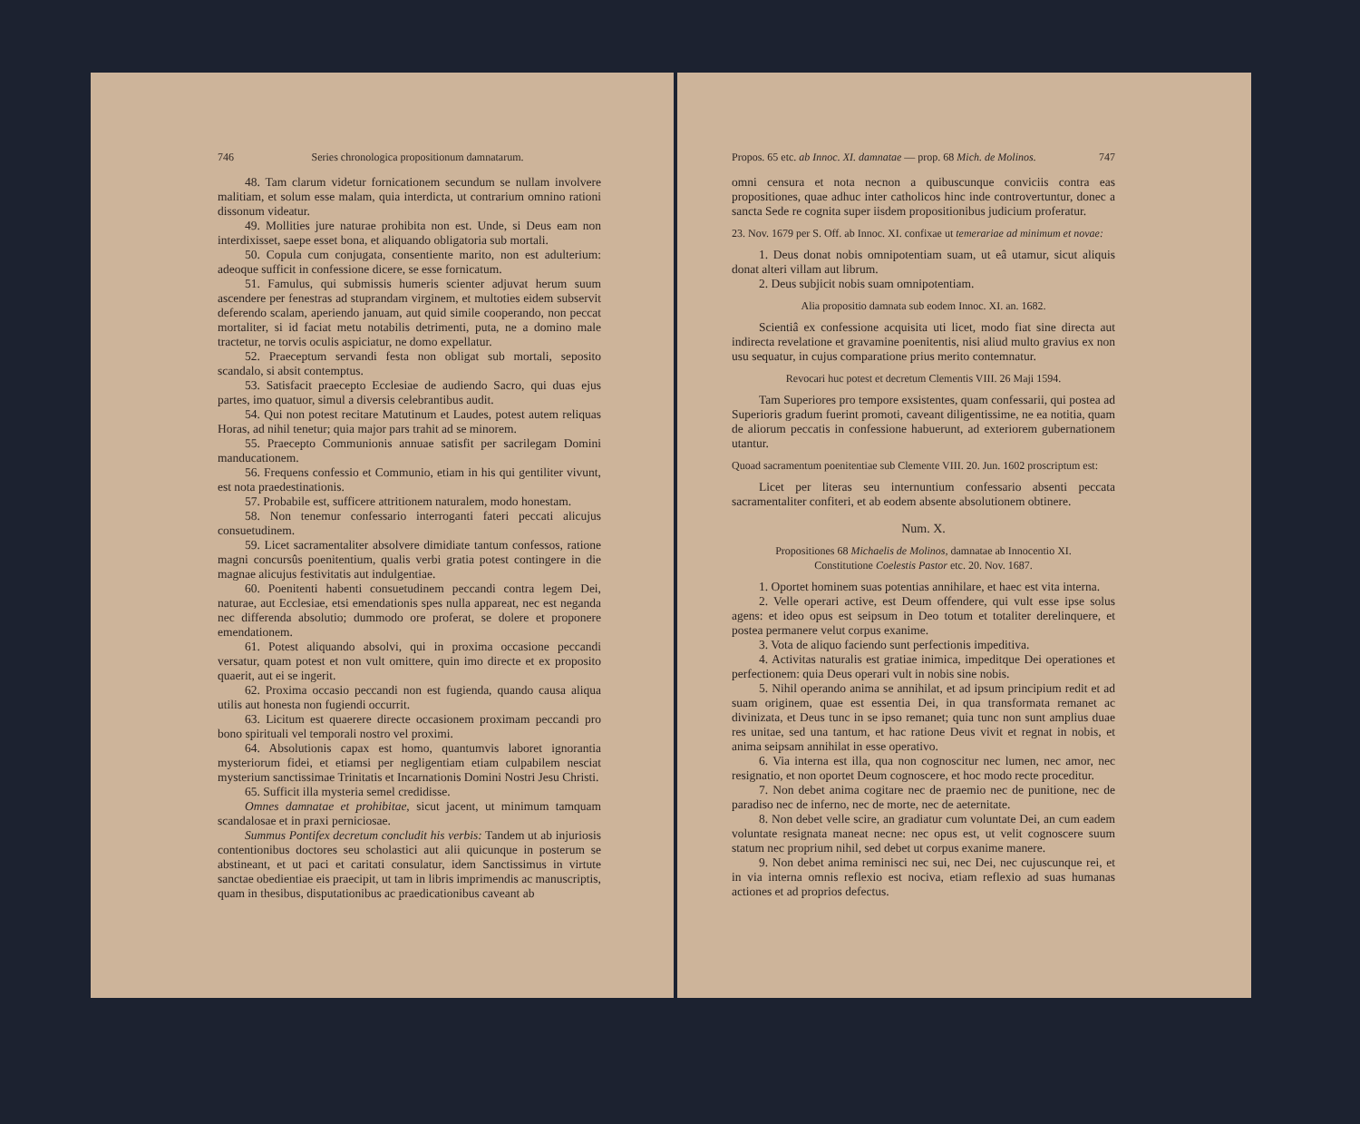746 Series chronologica propositionum damnatarum.
48. Tam clarum videtur fornicationem secundum se nullam involvere malitiam, et solum esse malam, quia interdicta, ut contrarium omnino rationi dissonum videatur.
49. Mollities jure naturae prohibita non est. Unde, si Deus eam non interdixisset, saepe esset bona, et aliquando obligatoria sub mortali.
50. Copula cum conjugata, consentiente marito, non est adulterium: adeoque sufficit in confessione dicere, se esse fornicatum.
51. Famulus, qui submissis humeris scienter adjuvat herum suum ascendere per fenestras ad stuprandam virginem, et multoties eidem subservit deferendo scalam, aperiendo januam, aut quid simile cooperando, non peccat mortaliter, si id faciat metu notabilis detrimenti, puta, ne a domino male tractetur, ne torvis oculis aspiciatur, ne domo expellatur.
52. Praeceptum servandi festa non obligat sub mortali, seposito scandalo, si absit contemptus.
53. Satisfacit praecepto Ecclesiae de audiendo Sacro, qui duas ejus partes, imo quatuor, simul a diversis celebrantibus audit.
54. Qui non potest recitare Matutinum et Laudes, potest autem reliquas Horas, ad nihil tenetur; quia major pars trahit ad se minorem.
55. Praecepto Communionis annuae satisfit per sacrilegam Domini manducationem.
56. Frequens confessio et Communio, etiam in his qui gentiliter vivunt, est nota praedestinationis.
57. Probabile est, sufficere attritionem naturalem, modo honestam.
58. Non tenemur confessario interroganti fateri peccati alicujus consuetudinem.
59. Licet sacramentaliter absolvere dimidiate tantum confessos, ratione magni concursûs poenitentium, qualis verbi gratia potest contingere in die magnae alicujus festivitatis aut indulgentiae.
60. Poenitenti habenti consuetudinem peccandi contra legem Dei, naturae, aut Ecclesiae, etsi emendationis spes nulla appareat, nec est neganda nec differenda absolutio; dummodo ore proferat, se dolere et proponere emendationem.
61. Potest aliquando absolvi, qui in proxima occasione peccandi versatur, quam potest et non vult omittere, quin imo directe et ex proposito quaerit, aut ei se ingerit.
62. Proxima occasio peccandi non est fugienda, quando causa aliqua utilis aut honesta non fugiendi occurrit.
63. Licitum est quaerere directe occasionem proximam peccandi pro bono spirituali vel temporali nostro vel proximi.
64. Absolutionis capax est homo, quantumvis laboret ignorantia mysteriorum fidei, et etiamsi per negligentiam etiam culpabilem nesciat mysterium sanctissimae Trinitatis et Incarnationis Domini Nostri Jesu Christi.
65. Sufficit illa mysteria semel credidisse.
Omnes damnatae et prohibitae, sicut jacent, ut minimum tamquam scandalosae et in praxi perniciosae.
Summus Pontifex decretum concludit his verbis: Tandem ut ab injuriosis contentionibus doctores seu scholastici aut alii quicunque in posterum se abstineant, et ut paci et caritati consulatur, idem Sanctissimus in virtute sanctae obedientiae eis praecipit, ut tam in libris imprimendis ac manuscriptis, quam in thesibus, disputationibus ac praedicationibus caveant ab
Propos. 65 etc. ab Innoc. XI. damnatae — prop. 68 Mich. de Molinos. 747
omni censura et nota necnon a quibuscunque conviciis contra eas propositiones, quae adhuc inter catholicos hinc inde controvertuntur, donec a sancta Sede re cognita super iisdem propositionibus judicium proferatur.
23. Nov. 1679 per S. Off. ab Innoc. XI. confixae ut temerariae ad minimum et novae:
1. Deus donat nobis omnipotentiam suam, ut eâ utamur, sicut aliquis donat alteri villam aut librum.
2. Deus subjicit nobis suam omnipotentiam.
Alia propositio damnata sub eodem Innoc. XI. an. 1682.
Scientiâ ex confessione acquisita uti licet, modo fiat sine directa aut indirecta revelatione et gravamine poenitentis, nisi aliud multo gravius ex non usu sequatur, in cujus comparatione prius merito contemnatur.
Revocari huc potest et decretum Clementis VIII. 26 Maji 1594.
Tam Superiores pro tempore exsistentes, quam confessarii, qui postea ad Superioris gradum fuerint promoti, caveant diligentissime, ne ea notitia, quam de aliorum peccatis in confessione habuerunt, ad exteriorem gubernationem utantur.
Quoad sacramentum poenitentiae sub Clemente VIII. 20. Jun. 1602 proscriptum est:
Licet per literas seu internuntium confessario absenti peccata sacramentaliter confiteri, et ab eodem absente absolutionem obtinere.
Num. X.
Propositiones 68 Michaelis de Molinos, damnatae ab Innocentio XI.
Constitutione Coelestis Pastor etc. 20. Nov. 1687.
1. Oportet hominem suas potentias annihilare, et haec est vita interna.
2. Velle operari active, est Deum offendere, qui vult esse ipse solus agens: et ideo opus est seipsum in Deo totum et totaliter derelinquere, et postea permanere velut corpus exanime.
3. Vota de aliquo faciendo sunt perfectionis impeditiva.
4. Activitas naturalis est gratiae inimica, impeditque Dei operationes et perfectionem: quia Deus operari vult in nobis sine nobis.
5. Nihil operando anima se annihilat, et ad ipsum principium redit et ad suam originem, quae est essentia Dei, in qua transformata remanet ac divinizata, et Deus tunc in se ipso remanet; quia tunc non sunt amplius duae res unitae, sed una tantum, et hac ratione Deus vivit et regnat in nobis, et anima seipsam annihilat in esse operativo.
6. Via interna est illa, qua non cognoscitur nec lumen, nec amor, nec resignatio, et non oportet Deum cognoscere, et hoc modo recte proceditur.
7. Non debet anima cogitare nec de praemio nec de punitione, nec de paradiso nec de inferno, nec de morte, nec de aeternitate.
8. Non debet velle scire, an gradiatur cum voluntate Dei, an cum eadem voluntate resignata maneat necne: nec opus est, ut velit cognoscere suum statum nec proprium nihil, sed debet ut corpus exanime manere.
9. Non debet anima reminisci nec sui, nec Dei, nec cujuscunque rei, et in via interna omnis reflexio est nociva, etiam reflexio ad suas humanas actiones et ad proprios defectus.